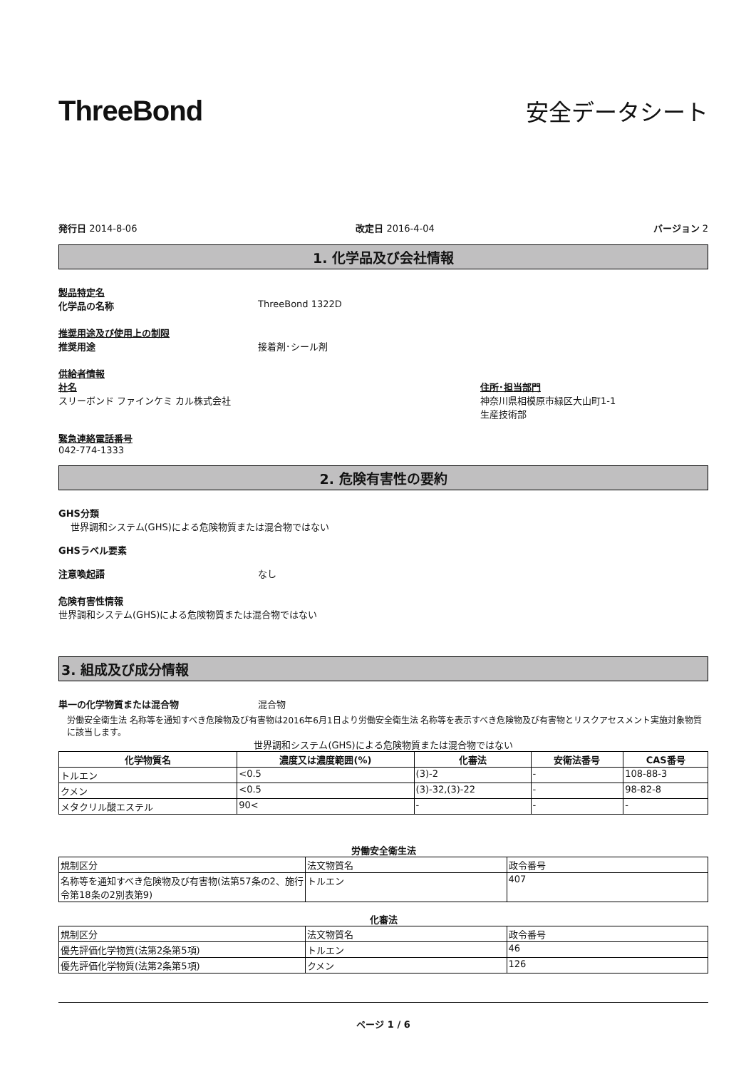ThreeBond
安全データシート
発行日 2014-8-06 改定日 2016-4-04 バージョン 2
1. 化学品及び会社情報
製品特定名
化学品の名称 ThreeBond 1322D
推奨用途及び使用上の制限
推奨用途 接着剤･シール剤
供給者情報
社名
スリーボンド ファインケミ カル株式会社
住所･担当部門
神奈川県相模原市緑区大山町1-1
生産技術部
緊急連絡電話番号
042-774-1333
2. 危険有害性の要約
GHS分類
世界調和システム(GHS)による危険物質または混合物ではない
GHSラベル要素
注意喚起語 なし
危険有害性情報
世界調和システム(GHS)による危険物質または混合物ではない
3. 組成及び成分情報
単一の化学物質または混合物 混合物
労働安全衛生法 名称等を通知すべき危険物及び有害物は2016年6月1日より労働安全衛生法 名称等を表示すべき危険物及び有害物とリスクアセスメント実施対象物質に該当します。
世界調和システム(GHS)による危険物質または混合物ではない
| 化学物質名 | 濃度又は濃度範囲(%) | 化審法 | 安衛法番号 | CAS番号 |
| --- | --- | --- | --- | --- |
| トルエン | <0.5 | (3)-2 | - | 108-88-3 |
| クメン | <0.5 | (3)-32,(3)-22 | - | 98-82-8 |
| メタクリル酸エステル | 90< | - | - | - |
労働安全衛生法
| 規制区分 | 法文物質名 | 政令番号 |
| 名称等を通知すべき危険物及び有害物(法第57条の2、施行令第18条の2別表第9) | トルエン | 407 |
化審法
| 規制区分 | 法文物質名 | 政令番号 |
| 優先評価化学物質(法第2条第5項) | トルエン | 46 |
| 優先評価化学物質(法第2条第5項) | クメン | 126 |
ページ 1 / 6